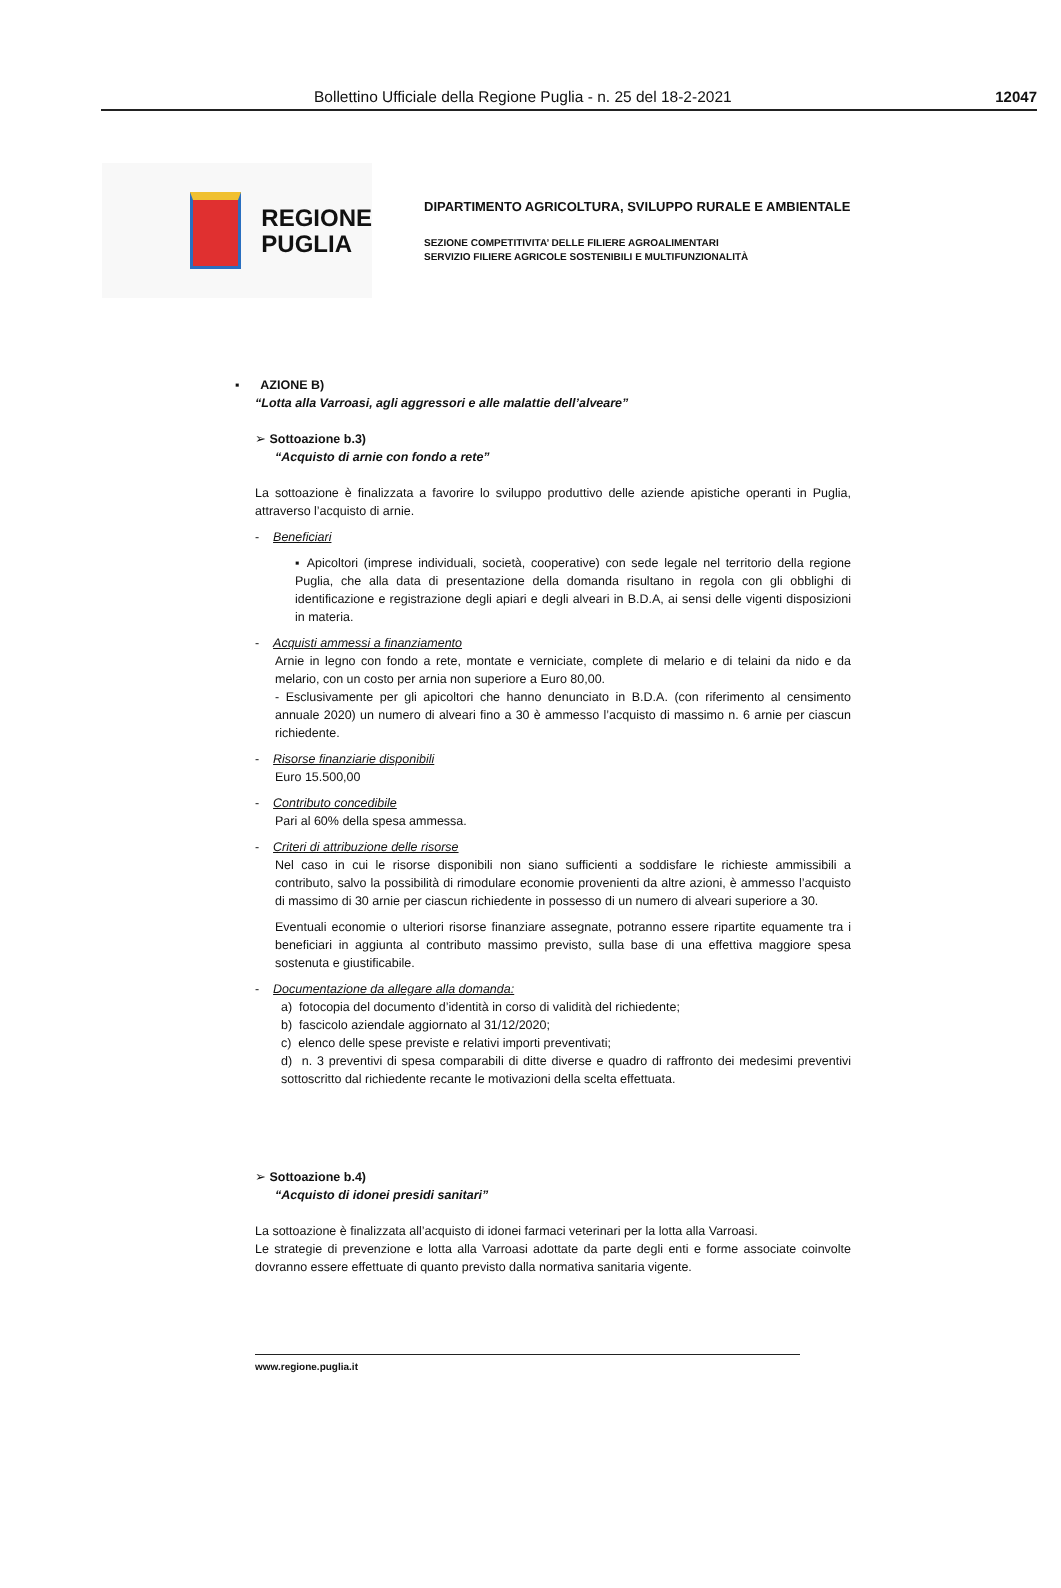Bollettino Ufficiale della Regione Puglia - n. 25 del 18-2-2021 12047
REGIONE
PUGLIA
DIPARTIMENTO AGRICOLTURA, SVILUPPO RURALE E AMBIENTALE
SEZIONE COMPETITIVITA’ DELLE FILIERE AGROALIMENTARI
SERVIZIO FILIERE AGRICOLE SOSTENIBILI E MULTIFUNZIONALITÀ
▪ AZIONE B)
“Lotta alla Varroasi, agli aggressori e alle malattie dell’alveare”
➢ Sottoazione b.3)
“Acquisto di arnie con fondo a rete”
La sottoazione è finalizzata a favorire lo sviluppo produttivo delle aziende apistiche operanti in Puglia, attraverso l’acquisto di arnie.
- Beneficiari
▪ Apicoltori (imprese individuali, società, cooperative) con sede legale nel territorio della regione Puglia, che alla data di presentazione della domanda risultano in regola con gli obblighi di identificazione e registrazione degli apiari e degli alveari in B.D.A, ai sensi delle vigenti disposizioni in materia.
- Acquisti ammessi a finanziamento
Arnie in legno con fondo a rete, montate e verniciate, complete di melario e di telaini da nido e da melario, con un costo per arnia non superiore a Euro 80,00.
- Esclusivamente per gli apicoltori che hanno denunciato in B.D.A. (con riferimento al censimento annuale 2020) un numero di alveari fino a 30 è ammesso l’acquisto di massimo n. 6 arnie per ciascun richiedente.
- Risorse finanziarie disponibili
Euro 15.500,00
- Contributo concedibile
Pari al 60% della spesa ammessa.
- Criteri di attribuzione delle risorse
Nel caso in cui le risorse disponibili non siano sufficienti a soddisfare le richieste ammissibili a contributo, salvo la possibilità di rimodulare economie provenienti da altre azioni, è ammesso l’acquisto di massimo di 30 arnie per ciascun richiedente in possesso di un numero di alveari superiore a 30.
Eventuali economie o ulteriori risorse finanziare assegnate, potranno essere ripartite equamente tra i beneficiari in aggiunta al contributo massimo previsto, sulla base di una effettiva maggiore spesa sostenuta e giustificabile.
- Documentazione da allegare alla domanda:
a) fotocopia del documento d’identità in corso di validità del richiedente;
b) fascicolo aziendale aggiornato al 31/12/2020;
c) elenco delle spese previste e relativi importi preventivati;
d) n. 3 preventivi di spesa comparabili di ditte diverse e quadro di raffronto dei medesimi preventivi sottoscritto dal richiedente recante le motivazioni della scelta effettuata.
➢ Sottoazione b.4)
“Acquisto di idonei presidi sanitari”
La sottoazione è finalizzata all’acquisto di idonei farmaci veterinari per la lotta alla Varroasi.
Le strategie di prevenzione e lotta alla Varroasi adottate da parte degli enti e forme associate coinvolte dovranno essere effettuate di quanto previsto dalla normativa sanitaria vigente.
www.regione.puglia.it